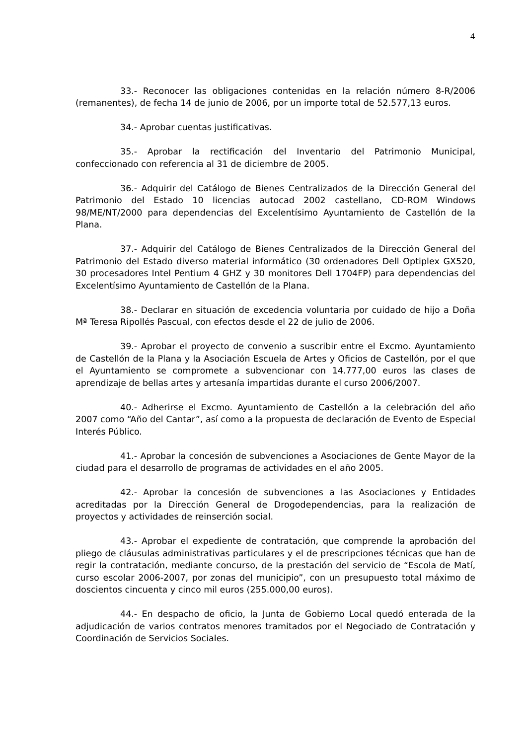4
33.- Reconocer las obligaciones contenidas en la relación número 8-R/2006 (remanentes), de fecha 14 de junio de 2006, por un importe total de 52.577,13 euros.
34.- Aprobar cuentas justificativas.
35.- Aprobar la rectificación del Inventario del Patrimonio Municipal, confeccionado con referencia al 31 de diciembre de 2005.
36.- Adquirir del Catálogo de Bienes Centralizados de la Dirección General del Patrimonio del Estado 10 licencias autocad 2002 castellano, CD-ROM Windows 98/ME/NT/2000 para dependencias del Excelentísimo Ayuntamiento de Castellón de la Plana.
37.- Adquirir del Catálogo de Bienes Centralizados de la Dirección General del Patrimonio del Estado diverso material informático (30 ordenadores Dell Optiplex GX520, 30 procesadores Intel Pentium 4 GHZ y 30 monitores Dell 1704FP) para dependencias del Excelentísimo Ayuntamiento de Castellón de la Plana.
38.- Declarar en situación de excedencia voluntaria por cuidado de hijo a Doña Mª Teresa Ripollés Pascual, con efectos desde el 22 de julio de 2006.
39.- Aprobar el proyecto de convenio a suscribir entre el Excmo. Ayuntamiento de Castellón de la Plana y la Asociación Escuela de Artes y Oficios de Castellón, por el que el Ayuntamiento se compromete a subvencionar con 14.777,00 euros las clases de aprendizaje de bellas artes y artesanía impartidas durante el curso 2006/2007.
40.- Adherirse el Excmo. Ayuntamiento de Castellón a la celebración del año 2007 como “Año del Cantar”, así como a la propuesta de declaración de Evento de Especial Interés Público.
41.- Aprobar la concesión de subvenciones a Asociaciones de Gente Mayor de la ciudad para el desarrollo de programas de actividades en el año 2005.
42.- Aprobar la concesión de subvenciones a las Asociaciones y Entidades acreditadas por la Dirección General de Drogodependencias, para la realización de proyectos y actividades de reinserción social.
43.- Aprobar el expediente de contratación, que comprende la aprobación del pliego de cláusulas administrativas particulares y el de prescripciones técnicas que han de regir la contratación, mediante concurso, de la prestación del servicio de “Escola de Matí, curso escolar 2006-2007, por zonas del municipio”, con un presupuesto total máximo de doscientos cincuenta y cinco mil euros (255.000,00 euros).
44.- En despacho de oficio, la Junta de Gobierno Local quedó enterada de la adjudicación de varios contratos menores tramitados por el Negociado de Contratación y Coordinación de Servicios Sociales.